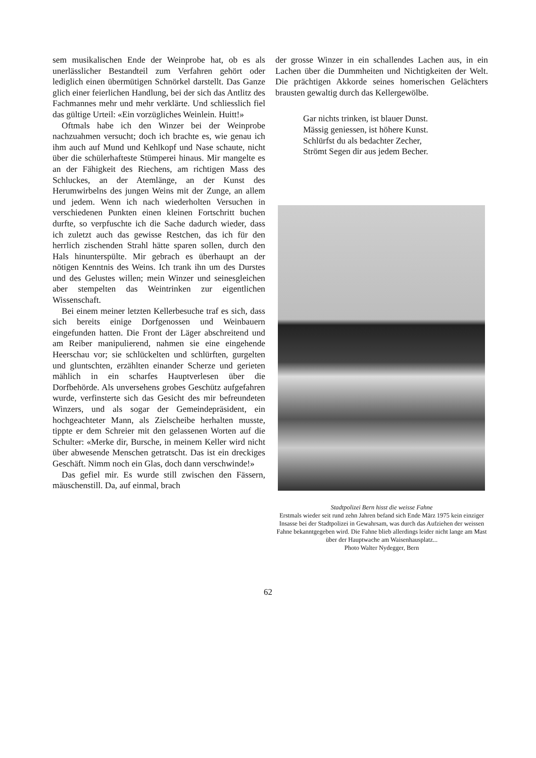sem musikalischen Ende der Weinprobe hat, ob es als unerlässlicher Bestandteil zum Verfahren gehört oder lediglich einen übermütigen Schnörkel darstellt. Das Ganze glich einer feierlichen Handlung, bei der sich das Antlitz des Fachmannes mehr und mehr verklärte. Und schliesslich fiel das gültige Urteil: «Ein vorzügliches Weinlein. Huitt!»
Oftmals habe ich den Winzer bei der Weinprobe nachzuahmen versucht; doch ich brachte es, wie genau ich ihm auch auf Mund und Kehlkopf und Nase schaute, nicht über die schülerhafteste Stümperei hinaus. Mir mangelte es an der Fähigkeit des Riechens, am richtigen Mass des Schluckes, an der Atemlänge, an der Kunst des Herumwirbelns des jungen Weins mit der Zunge, an allem und jedem. Wenn ich nach wiederholten Versuchen in verschiedenen Punkten einen kleinen Fortschritt buchen durfte, so verpfuschte ich die Sache dadurch wieder, dass ich zuletzt auch das gewisse Restchen, das ich für den herrlich zischenden Strahl hätte sparen sollen, durch den Hals hinunterspülte. Mir gebrach es überhaupt an der nötigen Kenntnis des Weins. Ich trank ihn um des Durstes und des Gelustes willen; mein Winzer und seinesgleichen aber stempelten das Weintrinken zur eigentlichen Wissenschaft.
Bei einem meiner letzten Kellerbesuche traf es sich, dass sich bereits einige Dorfgenossen und Weinbauern eingefunden hatten. Die Front der Läger abschreitend und am Reiber manipulierend, nahmen sie eine eingehende Heerschau vor; sie schlückelten und schlürften, gurgelten und gluntschten, erzählten einander Scherze und gerieten mählich in ein scharfes Hauptverlesen über die Dorfbehörde. Als unversehens grobes Geschütz aufgefahren wurde, verfinsterte sich das Gesicht des mir befreundeten Winzers, und als sogar der Gemeindepräsident, ein hochgeachteter Mann, als Zielscheibe herhalten musste, tippte er dem Schreier mit den gelassenen Worten auf die Schulter: «Merke dir, Bursche, in meinem Keller wird nicht über abwesende Menschen getratscht. Das ist ein dreckiges Geschäft. Nimm noch ein Glas, doch dann verschwinde!»
Das gefiel mir. Es wurde still zwischen den Fässern, mäuschenstill. Da, auf einmal, brach
der grosse Winzer in ein schallendes Lachen aus, in ein Lachen über die Dummheiten und Nichtigkeiten der Welt. Die prächtigen Akkorde seines homerischen Gelächters brausten gewaltig durch das Kellergewölbe.
Gar nichts trinken, ist blauer Dunst.
Mässig geniessen, ist höhere Kunst.
Schlürfst du als bedachter Zecher,
Strömt Segen dir aus jedem Becher.
Stadtpolizei Bern hisst die weisse Fahne
Erstmals wieder seit rund zehn Jahren befand sich Ende März 1975 kein einziger Insasse bei der Stadtpolizei in Gewahrsam, was durch das Aufziehen der weissen Fahne bekanntgegeben wird. Die Fahne blieb allerdings leider nicht lange am Mast über der Hauptwache am Waisenhausplatz...
Photo Walter Nydegger, Bern
62